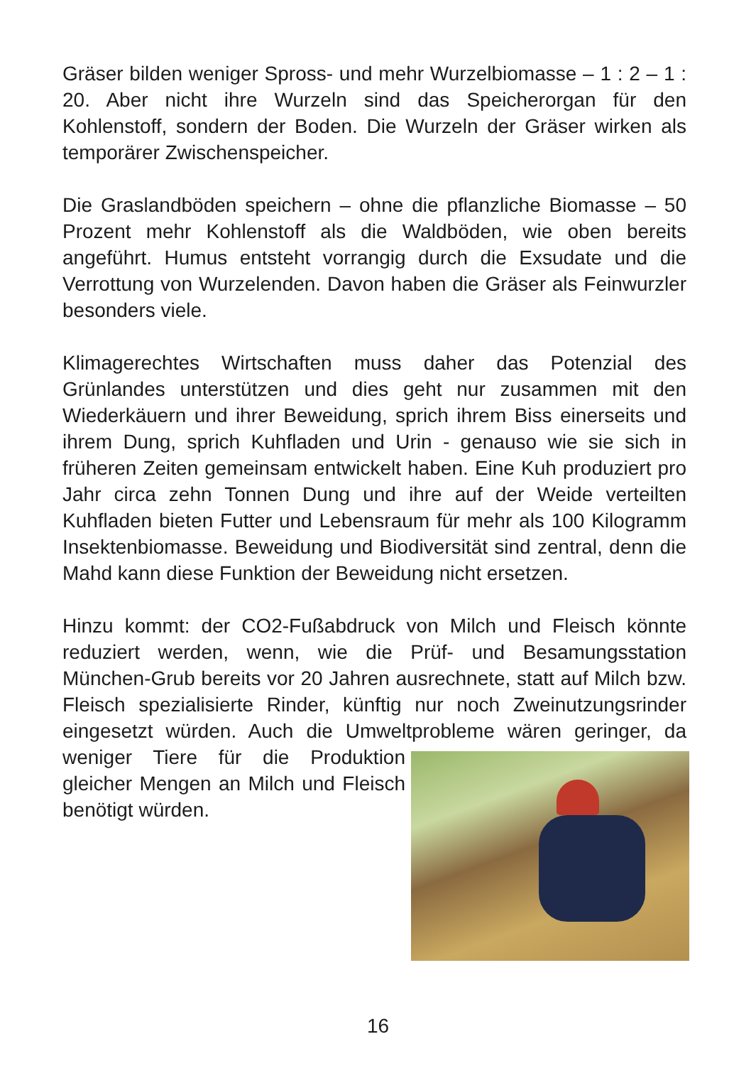Gräser bilden weniger Spross- und mehr Wurzelbiomasse – 1 : 2 – 1 : 20. Aber nicht ihre Wurzeln sind das Speicherorgan für den Kohlenstoff, sondern der Boden. Die Wurzeln der Gräser wirken als temporärer Zwischenspeicher.
Die Graslandböden speichern – ohne die pflanzliche Biomasse – 50 Prozent mehr Kohlenstoff als die Waldböden, wie oben bereits angeführt. Humus entsteht vorrangig durch die Exsudate und die Verrottung von Wurzelenden. Davon haben die Gräser als Feinwurzler besonders viele.
Klimagerechtes Wirtschaften muss daher das Potenzial des Grünlandes unterstützen und dies geht nur zusammen mit den Wiederkäuern und ihrer Beweidung, sprich ihrem Biss einerseits und ihrem Dung, sprich Kuhfladen und Urin - genauso wie sie sich in früheren Zeiten gemeinsam entwickelt haben. Eine Kuh produziert pro Jahr circa zehn Tonnen Dung und ihre auf der Weide verteilten Kuhfladen bieten Futter und Lebensraum für mehr als 100 Kilogramm Insektenbiomasse. Beweidung und Biodiversität sind zentral, denn die Mahd kann diese Funktion der Beweidung nicht ersetzen.
Hinzu kommt: der CO2-Fußabdruck von Milch und Fleisch könnte reduziert werden, wenn, wie die Prüf- und Besamungsstation München-Grub bereits vor 20 Jahren ausrechnete, statt auf Milch bzw. Fleisch spezialisierte Rinder, künftig nur noch Zweinutzungsrinder eingesetzt würden. Auch die Umweltprobleme wären geringer, da weniger Tiere für die Produktion gleicher Mengen an Milch und Fleisch benötigt würden.
16